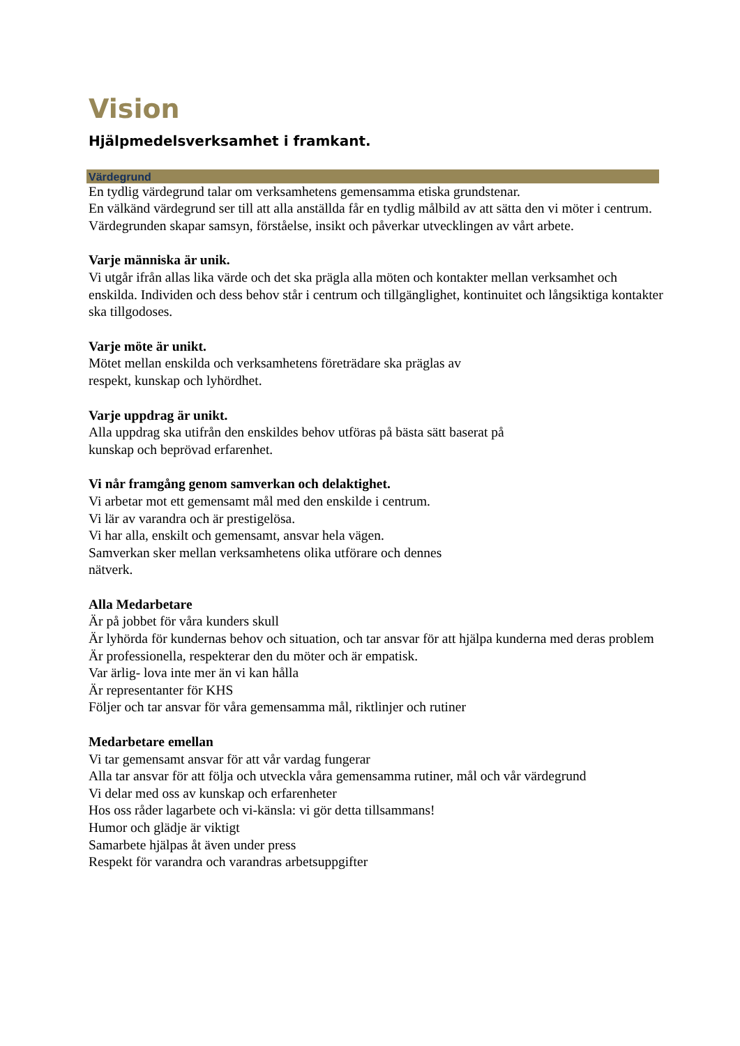Vision
Hjälpmedelsverksamhet i framkant.
Värdegrund
En tydlig värdegrund talar om verksamhetens gemensamma etiska grundstenar.
En välkänd värdegrund ser till att alla anställda får en tydlig målbild av att sätta den vi möter i centrum. Värdegrunden skapar samsyn, förståelse, insikt och påverkar utvecklingen av vårt arbete.
Varje människa är unik.
Vi utgår ifrån allas lika värde och det ska prägla alla möten och kontakter mellan verksamhet och enskilda. Individen och dess behov står i centrum och tillgänglighet, kontinuitet och långsiktiga kontakter ska tillgodoses.
Varje möte är unikt.
Mötet mellan enskilda och verksamhetens företrädare ska präglas av
respekt, kunskap och lyhördhet.
Varje uppdrag är unikt.
Alla uppdrag ska utifrån den enskildes behov utföras på bästa sätt baserat på
kunskap och beprövad erfarenhet.
Vi når framgång genom samverkan och delaktighet.
Vi arbetar mot ett gemensamt mål med den enskilde i centrum.
Vi lär av varandra och är prestigelösa.
Vi har alla, enskilt och gemensamt, ansvar hela vägen.
Samverkan sker mellan verksamhetens olika utförare och dennes
nätverk.
Alla Medarbetare
Är på jobbet för våra kunders skull
Är lyhörda för kundernas behov och situation, och tar ansvar för att hjälpa kunderna med deras problem
Är professionella, respekterar den du möter och är empatisk.
Var ärlig- lova inte mer än vi kan hålla
Är representanter för KHS
Följer och tar ansvar för våra gemensamma mål, riktlinjer och rutiner
Medarbetare emellan
Vi tar gemensamt ansvar för att vår vardag fungerar
Alla tar ansvar för att följa och utveckla våra gemensamma rutiner, mål och vår värdegrund
Vi delar med oss av kunskap och erfarenheter
Hos oss råder lagarbete och vi-känsla: vi gör detta tillsammans!
Humor och glädje är viktigt
Samarbete hjälpas åt även under press
Respekt för varandra och varandras arbetsuppgifter